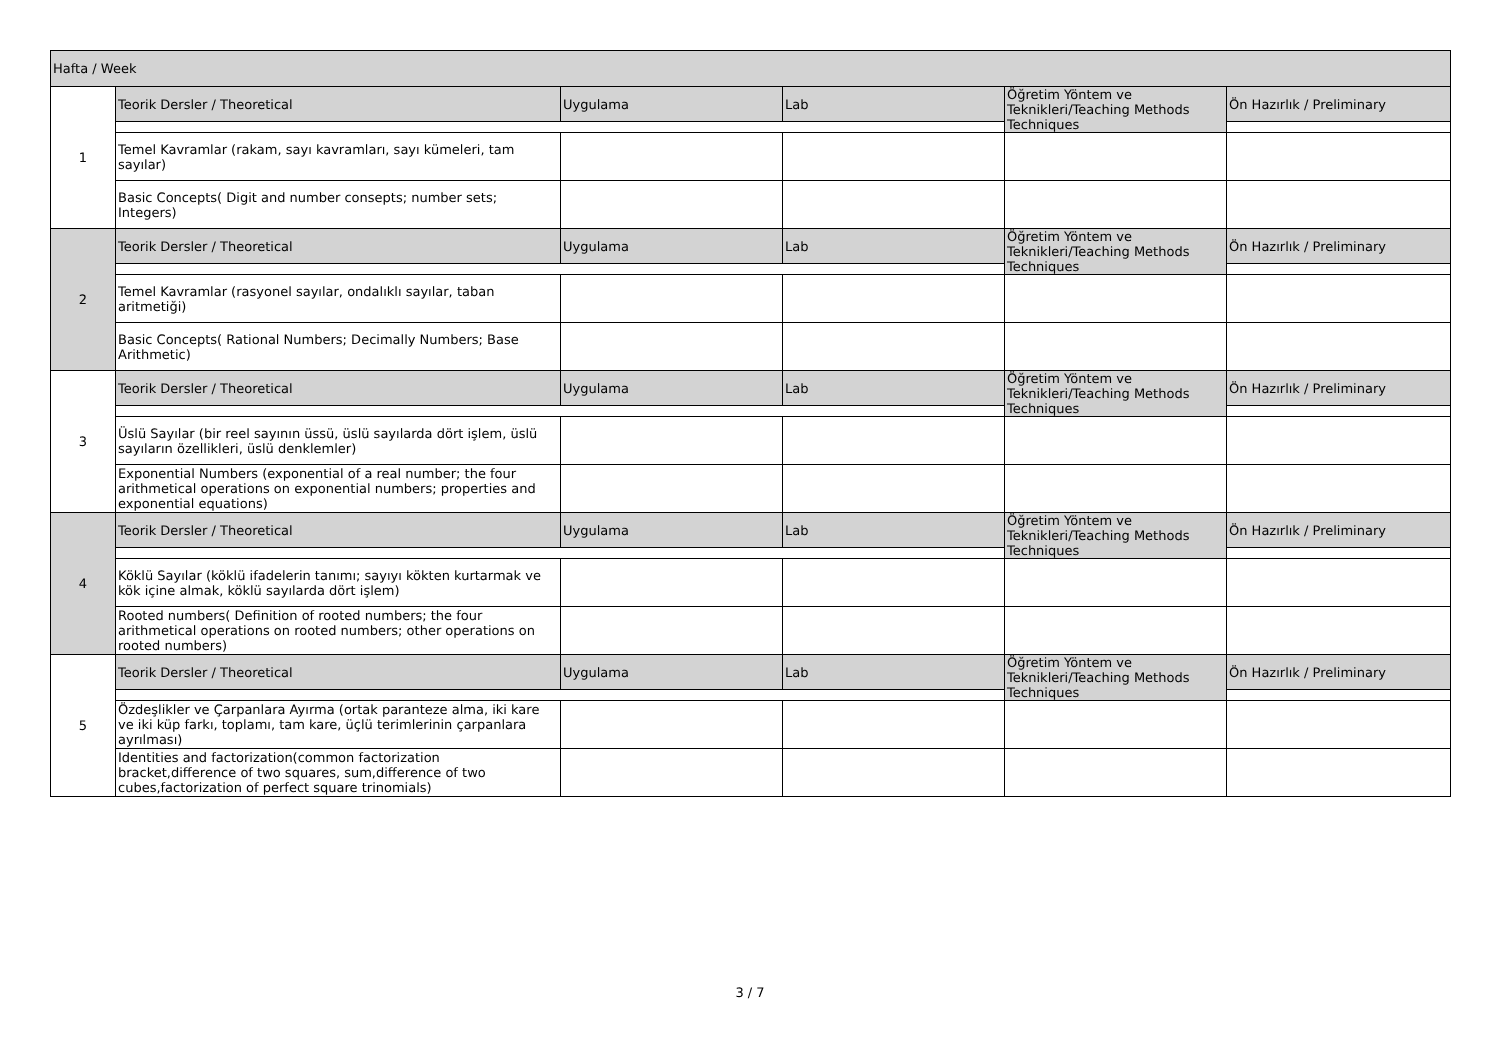| Hafta / Week | | | | | |
| --- | --- | --- | --- | --- | --- |
| 1 | Teorik Dersler / Theoretical | Uygulama | Lab | Öğretim Yöntem ve Teknikleri/Teaching Methods Techniques | Ön Hazırlık / Preliminary |
| | Temel Kavramlar (rakam, sayı kavramları, sayı kümeleri, tam sayılar) | | | | |
| | Basic Concepts( Digit and number consepts; number sets; Integers) | | | | |
| 2 | Teorik Dersler / Theoretical | Uygulama | Lab | Öğretim Yöntem ve Teknikleri/Teaching Methods Techniques | Ön Hazırlık / Preliminary |
| | Temel Kavramlar (rasyonel sayılar, ondalıklı sayılar, taban aritmetiği) | | | | |
| | Basic Concepts( Rational Numbers; Decimally Numbers; Base Arithmetic) | | | | |
| 3 | Teorik Dersler / Theoretical | Uygulama | Lab | Öğretim Yöntem ve Teknikleri/Teaching Methods Techniques | Ön Hazırlık / Preliminary |
| | Üslü Sayılar (bir reel sayının üssü, üslü sayılarda dört işlem, üslü sayıların özellikleri, üslü denklemler) | | | | |
| | Exponential Numbers (exponential of a real number; the four arithmetical operations on exponential numbers; properties and exponential equations) | | | | |
| 4 | Teorik Dersler / Theoretical | Uygulama | Lab | Öğretim Yöntem ve Teknikleri/Teaching Methods Techniques | Ön Hazırlık / Preliminary |
| | Köklü Sayılar (köklü ifadelerin tanımı; sayıyı kökten kurtarmak ve kök içine almak, köklü sayılarda dört işlem) | | | | |
| | Rooted numbers( Definition of rooted numbers; the four arithmetical operations on rooted numbers; other operations on rooted numbers) | | | | |
| 5 | Teorik Dersler / Theoretical | Uygulama | Lab | Öğretim Yöntem ve Teknikleri/Teaching Methods Techniques | Ön Hazırlık / Preliminary |
| | Özdeşlikler ve Çarpanlara Ayırma (ortak paranteze alma, iki kare ve iki küp farkı, toplamı, tam kare, üçlü terimlerinin çarpanlara ayrılması) | | | | |
| | Identities and factorization(common factorization bracket,difference of two squares, sum,difference of two cubes,factorization of perfect square trinomials) | | | | |
3 / 7